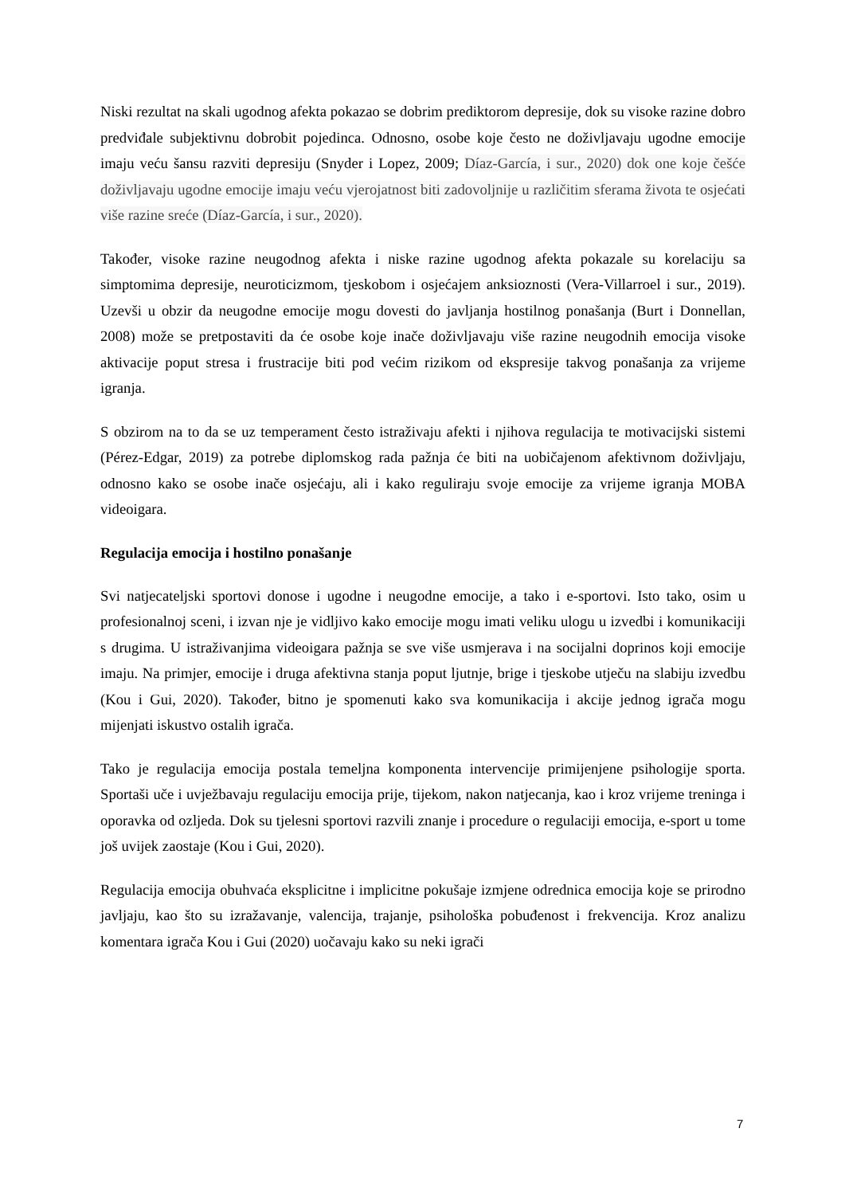Niski rezultat na skali ugodnog afekta pokazao se dobrim prediktorom depresije, dok su visoke razine dobro predviđale subjektivnu dobrobit pojedinca. Odnosno, osobe koje često ne doživljavaju ugodne emocije imaju veću šansu razviti depresiju (Snyder i Lopez, 2009; Díaz-García, i sur., 2020) dok one koje češće doživljavaju ugodne emocije imaju veću vjerojatnost biti zadovoljnije u različitim sferama života te osjećati više razine sreće (Díaz-García, i sur., 2020).
Također, visoke razine neugodnog afekta i niske razine ugodnog afekta pokazale su korelaciju sa simptomima depresije, neuroticizmom, tjeskobom i osjećajem anksioznosti (Vera-Villarroel i sur., 2019). Uzevši u obzir da neugodne emocije mogu dovesti do javljanja hostilnog ponašanja (Burt i Donnellan, 2008) može se pretpostaviti da će osobe koje inače doživljavaju više razine neugodnih emocija visoke aktivacije poput stresa i frustracije biti pod većim rizikom od ekspresije takvog ponašanja za vrijeme igranja.
S obzirom na to da se uz temperament često istraživaju afekti i njihova regulacija te motivacijski sistemi (Pérez-Edgar, 2019) za potrebe diplomskog rada pažnja će biti na uobičajenom afektivnom doživljaju, odnosno kako se osobe inače osjećaju, ali i kako reguliraju svoje emocije za vrijeme igranja MOBA videoigara.
Regulacija emocija i hostilno ponašanje
Svi natjecateljski sportovi donose i ugodne i neugodne emocije, a tako i e-sportovi. Isto tako, osim u profesionalnoj sceni, i izvan nje je vidljivo kako emocije mogu imati veliku ulogu u izvedbi i komunikaciji s drugima. U istraživanjima videoigara pažnja se sve više usmjerava i na socijalni doprinos koji emocije imaju. Na primjer, emocije i druga afektivna stanja poput ljutnje, brige i tjeskobe utječu na slabiju izvedbu (Kou i Gui, 2020). Također, bitno je spomenuti kako sva komunikacija i akcije jednog igrača mogu mijenjati iskustvo ostalih igrača.
Tako je regulacija emocija postala temeljna komponenta intervencije primijenjene psihologije sporta. Sportaši uče i uvježbavaju regulaciju emocija prije, tijekom, nakon natjecanja, kao i kroz vrijeme treninga i oporavka od ozljeda. Dok su tjelesni sportovi razvili znanje i procedure o regulaciji emocija, e-sport u tome još uvijek zaostaje (Kou i Gui, 2020).
Regulacija emocija obuhvaća eksplicitne i implicitne pokušaje izmjene odrednica emocija koje se prirodno javljaju, kao što su izražavanje, valencija, trajanje, psihološka pobuđenost i frekvencija. Kroz analizu komentara igrača Kou i Gui (2020) uočavaju kako su neki igrači
7